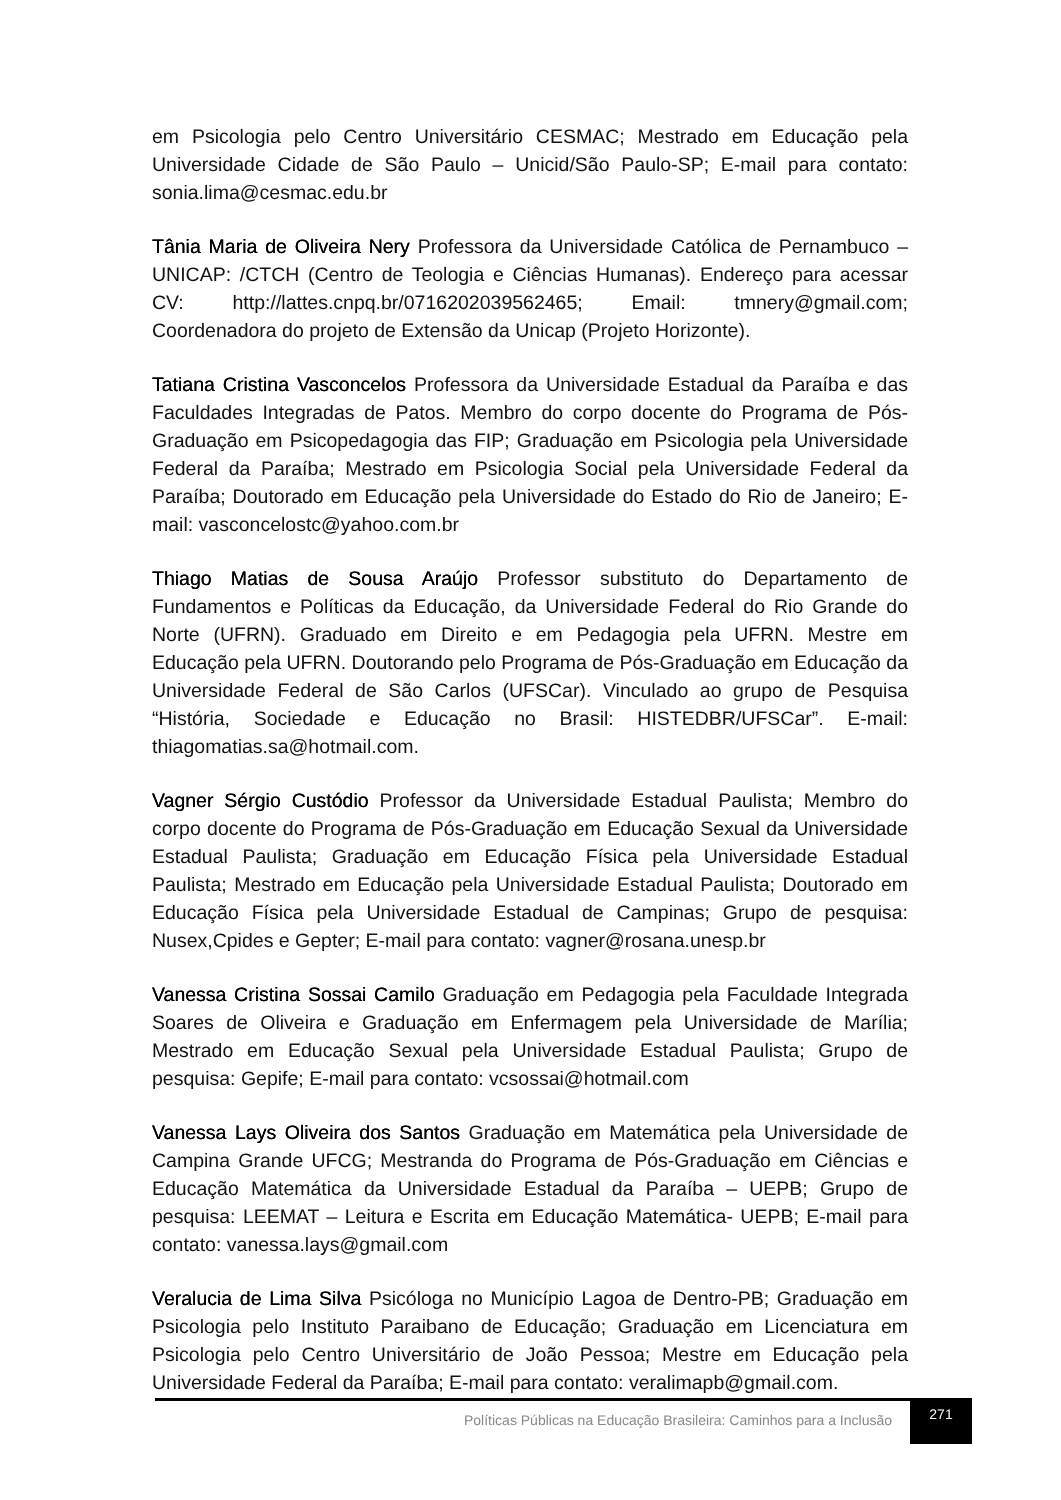em Psicologia pelo Centro Universitário CESMAC; Mestrado em Educação pela Universidade Cidade de São Paulo – Unicid/São Paulo-SP; E-mail para contato: sonia.lima@cesmac.edu.br
Tânia Maria de Oliveira Nery Professora da Universidade Católica de Pernambuco – UNICAP: /CTCH (Centro de Teologia e Ciências Humanas). Endereço para acessar CV: http://lattes.cnpq.br/0716202039562465; Email: tmnery@gmail.com; Coordenadora do projeto de Extensão da Unicap (Projeto Horizonte).
Tatiana Cristina Vasconcelos Professora da Universidade Estadual da Paraíba e das Faculdades Integradas de Patos. Membro do corpo docente do Programa de Pós-Graduação em Psicopedagogia das FIP; Graduação em Psicologia pela Universidade Federal da Paraíba; Mestrado em Psicologia Social pela Universidade Federal da Paraíba; Doutorado em Educação pela Universidade do Estado do Rio de Janeiro; E-mail: vasconcelostc@yahoo.com.br
Thiago Matias de Sousa Araújo Professor substituto do Departamento de Fundamentos e Políticas da Educação, da Universidade Federal do Rio Grande do Norte (UFRN). Graduado em Direito e em Pedagogia pela UFRN. Mestre em Educação pela UFRN. Doutorando pelo Programa de Pós-Graduação em Educação da Universidade Federal de São Carlos (UFSCar). Vinculado ao grupo de Pesquisa “História, Sociedade e Educação no Brasil: HISTEDBR/UFSCar”. E-mail: thiagomatias.sa@hotmail.com.
Vagner Sérgio Custódio Professor da Universidade Estadual Paulista; Membro do corpo docente do Programa de Pós-Graduação em Educação Sexual da Universidade Estadual Paulista; Graduação em Educação Física pela Universidade Estadual Paulista; Mestrado em Educação pela Universidade Estadual Paulista; Doutorado em Educação Física pela Universidade Estadual de Campinas; Grupo de pesquisa: Nusex,Cpides e Gepter; E-mail para contato: vagner@rosana.unesp.br
Vanessa Cristina Sossai Camilo Graduação em Pedagogia pela Faculdade Integrada Soares de Oliveira e Graduação em Enfermagem pela Universidade de Marília; Mestrado em Educação Sexual pela Universidade Estadual Paulista; Grupo de pesquisa: Gepife; E-mail para contato: vcsossai@hotmail.com
Vanessa Lays Oliveira dos Santos Graduação em Matemática pela Universidade de Campina Grande UFCG; Mestranda do Programa de Pós-Graduação em Ciências e Educação Matemática da Universidade Estadual da Paraíba – UEPB; Grupo de pesquisa: LEEMAT – Leitura e Escrita em Educação Matemática- UEPB; E-mail para contato: vanessa.lays@gmail.com
Veralucia de Lima Silva Psicóloga no Município Lagoa de Dentro-PB; Graduação em Psicologia pelo Instituto Paraibano de Educação; Graduação em Licenciatura em Psicologia pelo Centro Universitário de João Pessoa; Mestre em Educação pela Universidade Federal da Paraíba; E-mail para contato: veralimapb@gmail.com.
Políticas Públicas na Educação Brasileira: Caminhos para a Inclusão
271